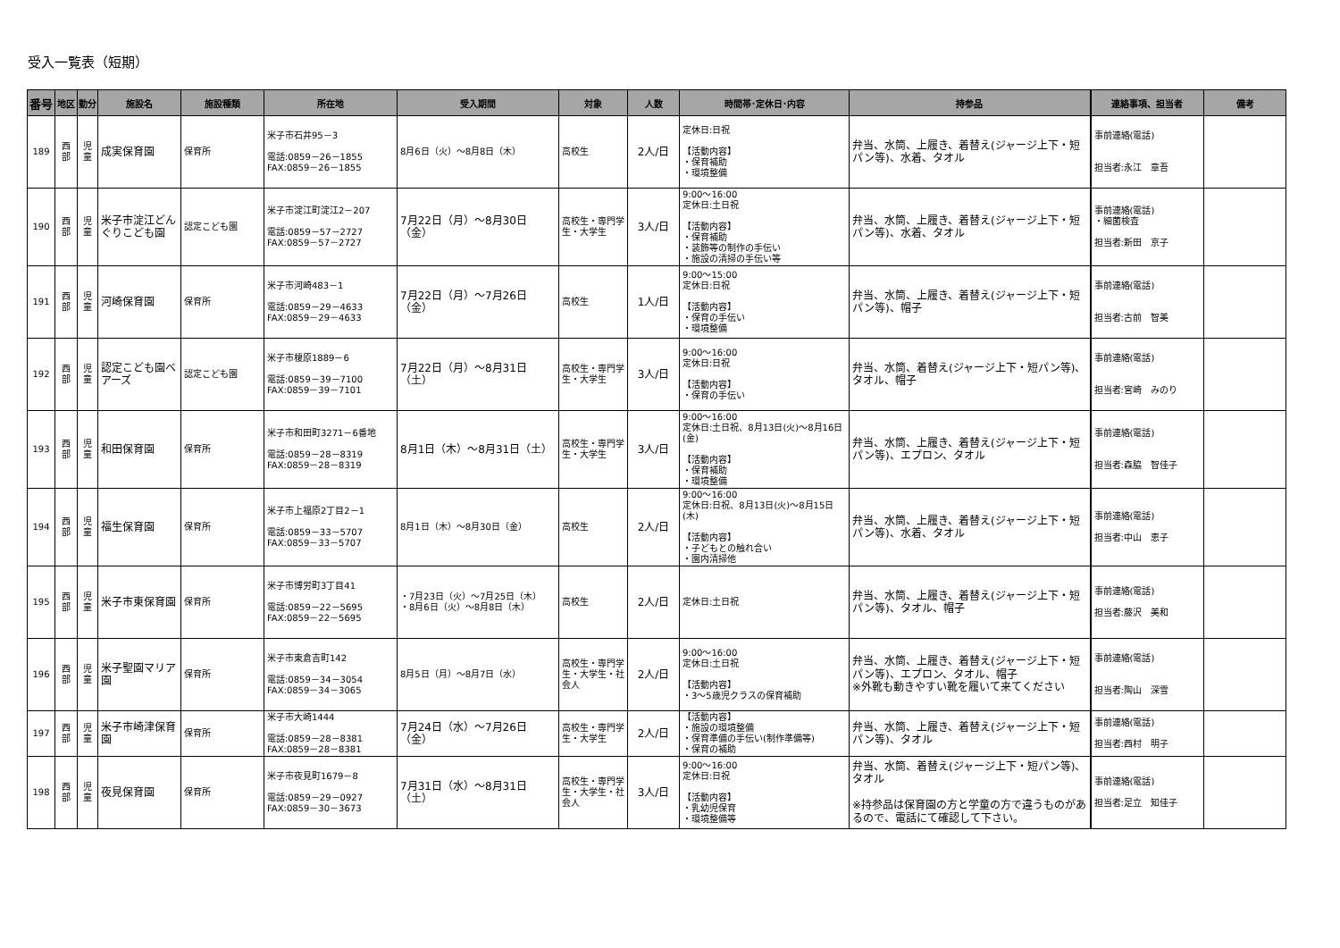受入一覧表（短期）
| 番号 | 地区 | 勤分 | 施設名 | 施設種類 | 所在地 | 受入期間 | 対象 | 人数 | 時間帯･定休日･内容 | 持参品 | 連絡事項、担当者 | 備考 |
| --- | --- | --- | --- | --- | --- | --- | --- | --- | --- | --- | --- | --- |
| 189 | 西部 | 児童 | 成実保育園 | 保育所 | 米子市石井95－3 電話:0859－26－1855 FAX:0859－26－1855 | 8月6日（火）～8月8日（木） | 高校生 | 2人/日 | 定休日:日祝 【活動内容】 ・保育補助 ・環境整備 | 弁当、水筒、上履き、着替え(ジャージ上下・短パン等)、水着、タオル | 事前連絡(電話) 担当者:永江 章吾 | |
| 190 | 西部 | 児童 | 米子市淀江どんぐりこども園 | 認定こども園 | 米子市淀江町淀江2－207 電話:0859－57－2727 FAX:0859－57－2727 | 7月22日（月）～8月30日（金） | 高校生・専門学生・大学生 | 3人/日 | 9:00～16:00 定休日:土日祝 【活動内容】 ・保育補助 ・装飾等の制作の手伝い ・施設の清掃の手伝い等 | 弁当、水筒、上履き、着替え(ジャージ上下・短パン等)、水着、タオル | 事前連絡(電話) ・細菌検査 担当者:新田 京子 | |
| 191 | 西部 | 児童 | 河崎保育園 | 保育所 | 米子市河崎483－1 電話:0859－29－4633 FAX:0859－29－4633 | 7月22日（月）～7月26日（金） | 高校生 | 1人/日 | 9:00～15:00 定休日:日祝 【活動内容】 ・保育の手伝い ・環境整備 | 弁当、水筒、上履き、着替え(ジャージ上下・短パン等)、帽子 | 事前連絡(電話) 担当者:古前 智美 | |
| 192 | 西部 | 児童 | 認定こども園ベアーズ | 認定こども園 | 米子市榎原1889－6 電話:0859－39－7100 FAX:0859－39－7101 | 7月22日（月）～8月31日（土） | 高校生・専門学生・大学生 | 3人/日 | 9:00～16:00 定休日:日祝 【活動内容】 ・保育の手伝い | 弁当、水筒、着替え(ジャージ上下・短パン等)、タオル、帽子 | 事前連絡(電話) 担当者:宮崎 みのり | |
| 193 | 西部 | 児童 | 和田保育園 | 保育所 | 米子市和田町3271－6番地 電話:0859－28－8319 FAX:0859－28－8319 | 8月1日（木）～8月31日（土） | 高校生・専門学生・大学生 | 3人/日 | 9:00～16:00 定休日:土日祝、8月13日(火)～8月16日(金) 【活動内容】 ・保育補助 ・環境整備 | 弁当、水筒、上履き、着替え(ジャージ上下・短パン等)、エプロン、タオル | 事前連絡(電話) 担当者:森脇 智佳子 | |
| 194 | 西部 | 児童 | 福生保育園 | 保育所 | 米子市上福原2丁目2－1 電話:0859－33－5707 FAX:0859－33－5707 | 8月1日（木）～8月30日（金） | 高校生 | 2人/日 | 9:00～16:00 定休日:日祝、8月13日(火)～8月15日(木) 【活動内容】 ・子どもとの触れ合い ・園内清掃他 | 弁当、水筒、上履き、着替え(ジャージ上下・短パン等)、水着、タオル | 事前連絡(電話) 担当者:中山 恵子 | |
| 195 | 西部 | 児童 | 米子市東保育園 | 保育所 | 米子市博労町3丁目41 電話:0859－22－5695 FAX:0859－22－5695 | ・7月23日（火）～7月25日（木） ・8月6日（火）～8月8日（木） | 高校生 | 2人/日 | 定休日:土日祝 | 弁当、水筒、上履き、着替え(ジャージ上下・短パン等)、タオル、帽子 | 事前連絡(電話) 担当者:藤沢 美和 | |
| 196 | 西部 | 児童 | 米子聖園マリア園 | 保育所 | 米子市東倉吉町142 電話:0859－34－3054 FAX:0859－34－3065 | 8月5日（月）～8月7日（水） | 高校生・専門学生・大学生・社会人 | 2人/日 | 9:00～16:00 定休日:土日祝 【活動内容】 ・3～5歳児クラスの保育補助 | 弁当、水筒、上履き、着替え(ジャージ上下・短パン等)、エプロン、タオル、帽子 ※外靴も動きやすい靴を履いて来てください | 事前連絡(電話) 担当者:陶山 深雪 | |
| 197 | 西部 | 児童 | 米子市崎津保育園 | 保育所 | 米子市大崎1444 電話:0859－28－8381 FAX:0859－28－8381 | 7月24日（水）～7月26日（金） | 高校生・専門学生・大学生 | 2人/日 | 【活動内容】 ・施設の環境整備 ・保育準備の手伝い(制作準備等) ・保育の補助 | 弁当、水筒、上履き、着替え(ジャージ上下・短パン等)、タオル | 事前連絡(電話) 担当者:西村 明子 | |
| 198 | 西部 | 児童 | 夜見保育園 | 保育所 | 米子市夜見町1679－8 電話:0859－29－0927 FAX:0859－30－3673 | 7月31日（水）～8月31日（土） | 高校生・専門学生・大学生・社会人 | 3人/日 | 9:00～16:00 定休日:日祝 【活動内容】 ・乳幼児保育 ・環境整備等 | 弁当、水筒、着替え(ジャージ上下・短パン等)、タオル ※持参品は保育園の方と学童の方で違うものがあるので、電話にて確認して下さい。 | 事前連絡(電話) 担当者:足立 知佳子 | |